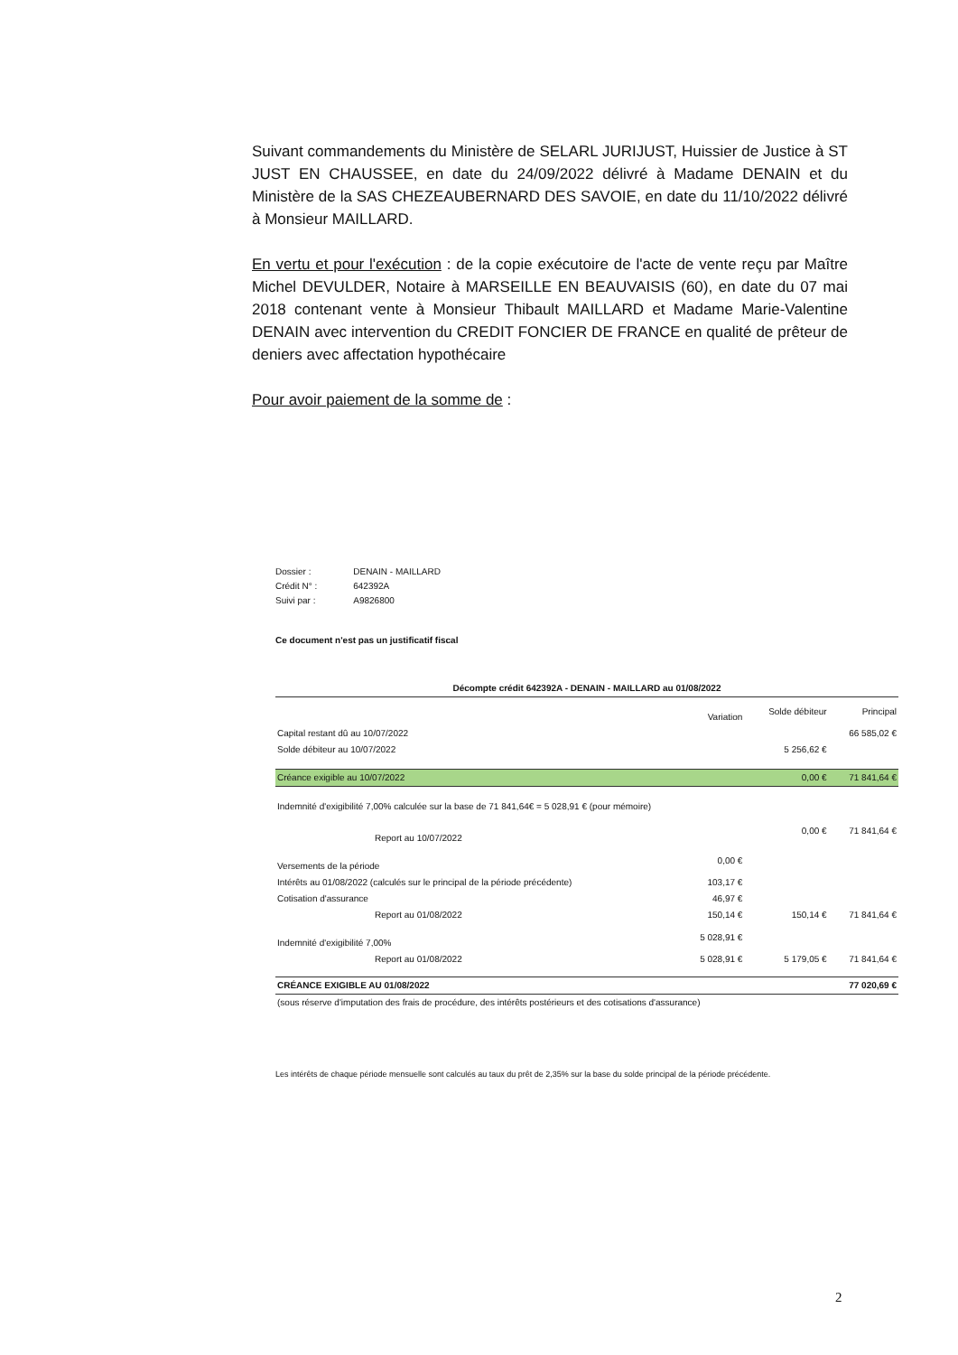Suivant commandements du Ministère de SELARL JURIJUST, Huissier de Justice à ST JUST EN CHAUSSEE, en date du 24/09/2022 délivré à Madame DENAIN et du Ministère de la SAS CHEZEAUBERNARD DES SAVOIE, en date du 11/10/2022 délivré à Monsieur MAILLARD.
En vertu et pour l'exécution : de la copie exécutoire de l'acte de vente reçu par Maître Michel DEVULDER, Notaire à MARSEILLE EN BEAUVAISIS (60), en date du 07 mai 2018 contenant vente à Monsieur Thibault MAILLARD et Madame Marie-Valentine DENAIN avec intervention du CREDIT FONCIER DE FRANCE en qualité de prêteur de deniers avec affectation hypothécaire
Pour avoir paiement de la somme de :
| Dossier : | DENAIN - MAILLARD |
| Crédit N° : | 642392A |
| Suivi par : | A9826800 |
Ce document n'est pas un justificatif fiscal
| Décompte crédit 642392A - DENAIN - MAILLARD au 01/08/2022 | | | |
| --- | --- | --- | --- |
| | Variation | Solde débiteur | Principal |
| Capital restant dû au 10/07/2022 | | | 66 585,02 € |
| Solde débiteur au 10/07/2022 | | 5 256,62 € | |
| Créance exigible au 10/07/2022 | | 0,00 € | 71 841,64 € |
| Indemnité d'exigibilité 7,00% calculée sur la base de 71 841,64€ = 5 028,91 € (pour mémoire) | | | |
| Report au 10/07/2022 | | 0,00 € | 71 841,64 € |
| Versements de la période | 0,00 € | | |
| Intérêts au 01/08/2022 (calculés sur le principal de la période précédente) | 103,17 € | | |
| Cotisation d'assurance | 46,97 € | | |
| Report au 01/08/2022 | 150,14 € | 150,14 € | 71 841,64 € |
| Indemnité d'exigibilité 7,00% | 5 028,91 € | | |
| Report au 01/08/2022 | 5 028,91 € | 5 179,05 € | 71 841,64 € |
| CRÉANCE EXIGIBLE AU 01/08/2022 | | | 77 020,69 € |
| (sous réserve d'imputation des frais de procédure, des intérêts postérieurs et des cotisations d'assurance) | | | |
Les intérêts de chaque période mensuelle sont calculés au taux du prêt de 2,35% sur la base du solde principal de la période précédente.
2